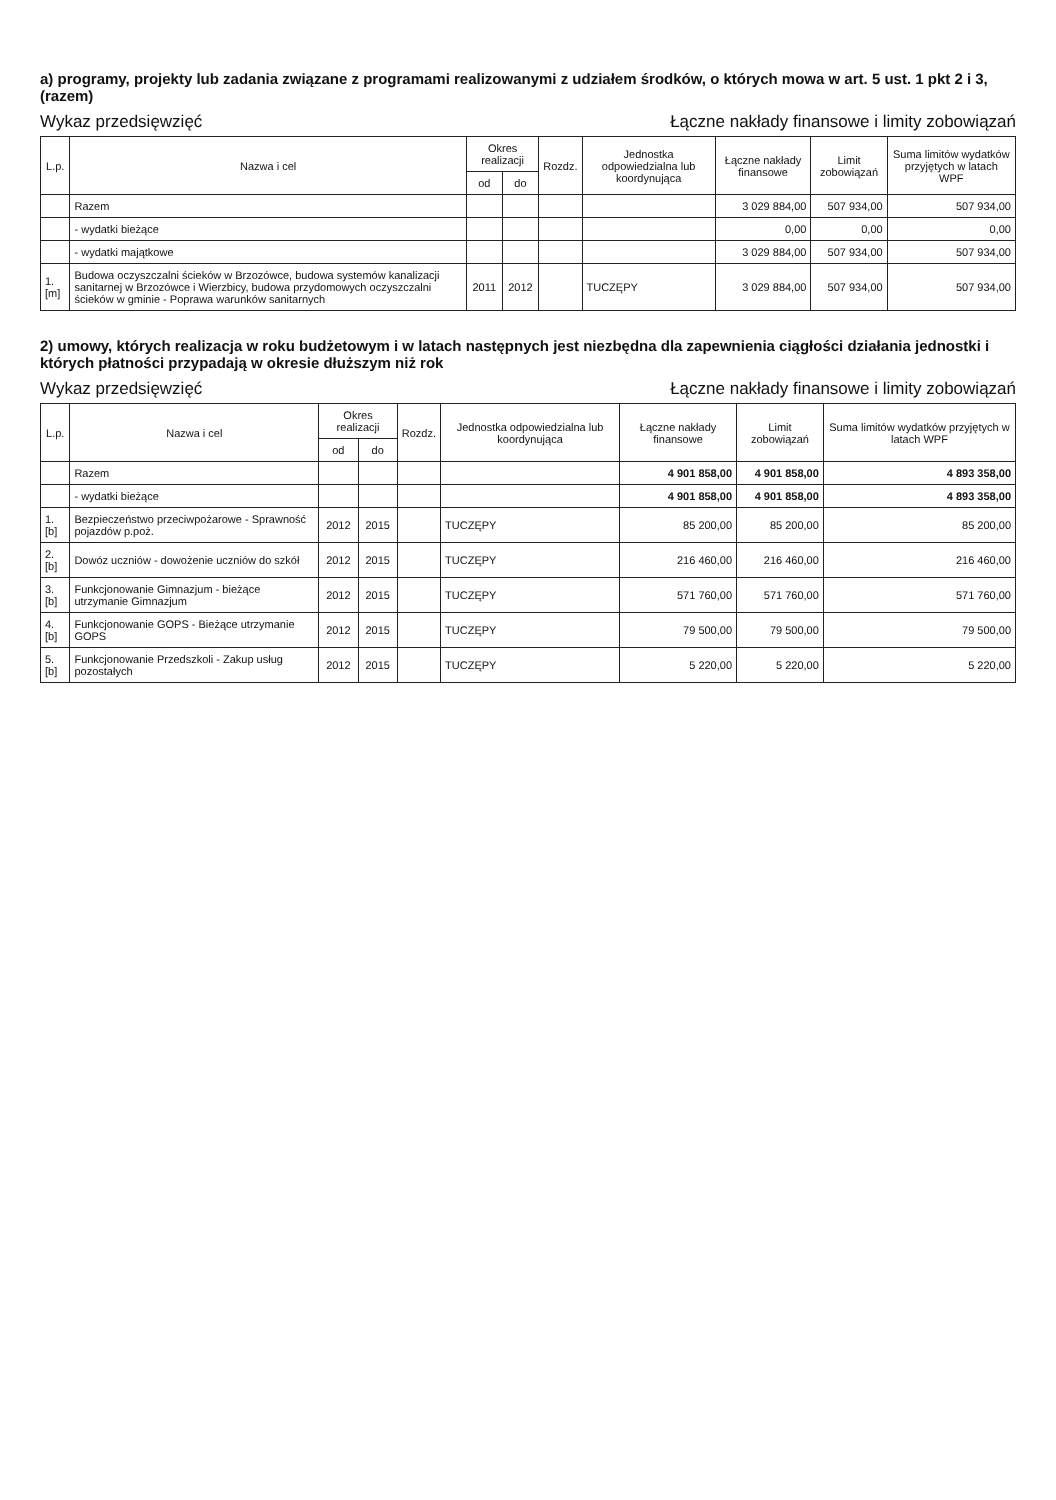a) programy, projekty lub zadania związane z programami realizowanymi z udziałem środków, o których mowa w art. 5 ust. 1 pkt 2 i 3, (razem)
Wykaz przedsięwzięć Łączne nakłady finansowe i limity zobowiązań
| L.p. | Nazwa i cel | Okres realizacji | | Rozdz. | Jednostka odpowiedzialna lub koordynująca | Łączne nakłady finansowe | Limit zobowiązań | Suma limitów wydatków przyjętych w latach WPF |
| --- | --- | --- | --- | --- | --- | --- | --- | --- |
| | | od | do | | | | | |
| | Razem | | | | | 3 029 884,00 | 507 934,00 | 507 934,00 |
| | - wydatki bieżące | | | | | 0,00 | 0,00 | 0,00 |
| | - wydatki majątkowe | | | | | 3 029 884,00 | 507 934,00 | 507 934,00 |
| 1.[m] | Budowa oczyszczalni ścieków w Brzozówce, budowa systemów kanalizacji sanitarnej w Brzozówce i Wierzbicy, budowa przydomowych oczyszczalni ścieków w gminie - Poprawa warunków sanitarnych | 2011 | 2012 | | TUCZĘPY | 3 029 884,00 | 507 934,00 | 507 934,00 |
2) umowy, których realizacja w roku budżetowym i w latach następnych jest niezbędna dla zapewnienia ciągłości działania jednostki i których płatności przypadają w okresie dłuższym niż rok
Wykaz przedsięwzięć Łączne nakłady finansowe i limity zobowiązań
| L.p. | Nazwa i cel | Okres realizacji | | Rozdz. | Jednostka odpowiedzialna lub koordynująca | Łączne nakłady finansowe | Limit zobowiązań | Suma limitów wydatków przyjętych w latach WPF |
| --- | --- | --- | --- | --- | --- | --- | --- | --- |
| | | od | do | | | | | |
| | Razem | | | | | 4 901 858,00 | 4 901 858,00 | 4 893 358,00 |
| | - wydatki bieżące | | | | | 4 901 858,00 | 4 901 858,00 | 4 893 358,00 |
| 1.[b] | Bezpieczeństwo przeciwpożarowe - Sprawność pojazdów p.poż. | 2012 | 2015 | | TUCZĘPY | 85 200,00 | 85 200,00 | 85 200,00 |
| 2.[b] | Dowóz uczniów - dowożenie uczniów do szkół | 2012 | 2015 | | TUCZĘPY | 216 460,00 | 216 460,00 | 216 460,00 |
| 3.[b] | Funkcjonowanie Gimnazjum - bieżące utrzymanie Gimnazjum | 2012 | 2015 | | TUCZĘPY | 571 760,00 | 571 760,00 | 571 760,00 |
| 4.[b] | Funkcjonowanie GOPS - Bieżące utrzymanie GOPS | 2012 | 2015 | | TUCZĘPY | 79 500,00 | 79 500,00 | 79 500,00 |
| 5.[b] | Funkcjonowanie Przedszkoli - Zakup usług pozostałych | 2012 | 2015 | | TUCZĘPY | 5 220,00 | 5 220,00 | 5 220,00 |